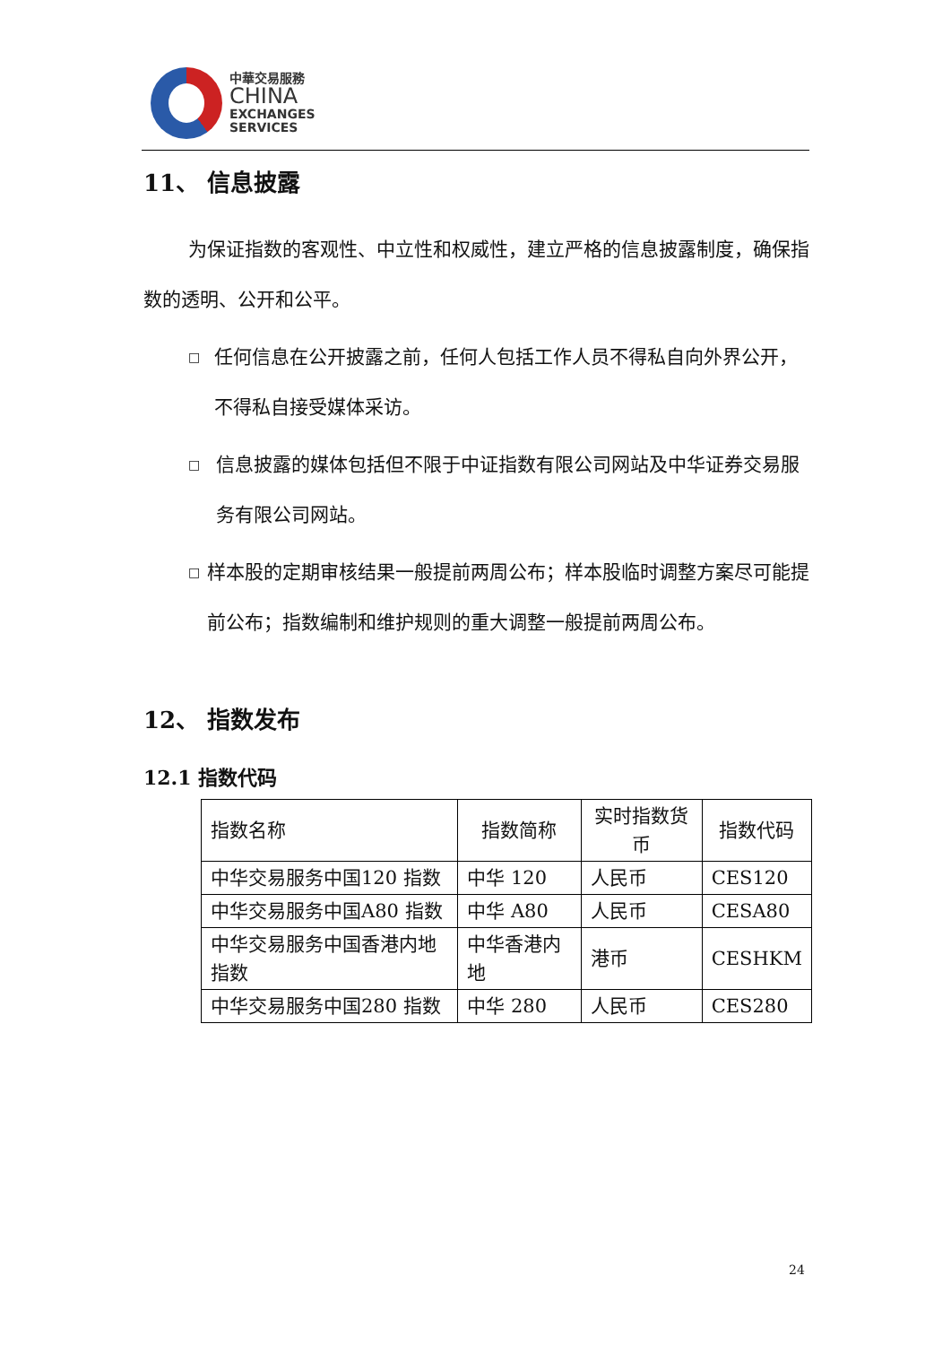中華交易服務
CHINA
EXCHANGES
SERVICES
11、 信息披露
为保证指数的客观性、中立性和权威性，建立严格的信息披露制度，确保指数的透明、公开和公平。
□
任何信息在公开披露之前，任何人包括工作人员不得私自向外界公开，不得私自接受媒体采访。
□
信息披露的媒体包括但不限于中证指数有限公司网站及中华证券交易服务有限公司网站。
□
样本股的定期审核结果一般提前两周公布；样本股临时调整方案尽可能提前公布；指数编制和维护规则的重大调整一般提前两周公布。
12、 指数发布
12.1 指数代码
| 指数名称 | 指数简称 | 实时指数货币 | 指数代码 |
| --- | --- | --- | --- |
| 中华交易服务中国120 指数 | 中华 120 | 人民币 | CES120 |
| 中华交易服务中国A80 指数 | 中华 A80 | 人民币 | CESA80 |
| 中华交易服务中国香港内地指数 | 中华香港内地 | 港币 | CESHKM |
| 中华交易服务中国280 指数 | 中华 280 | 人民币 | CES280 |
24